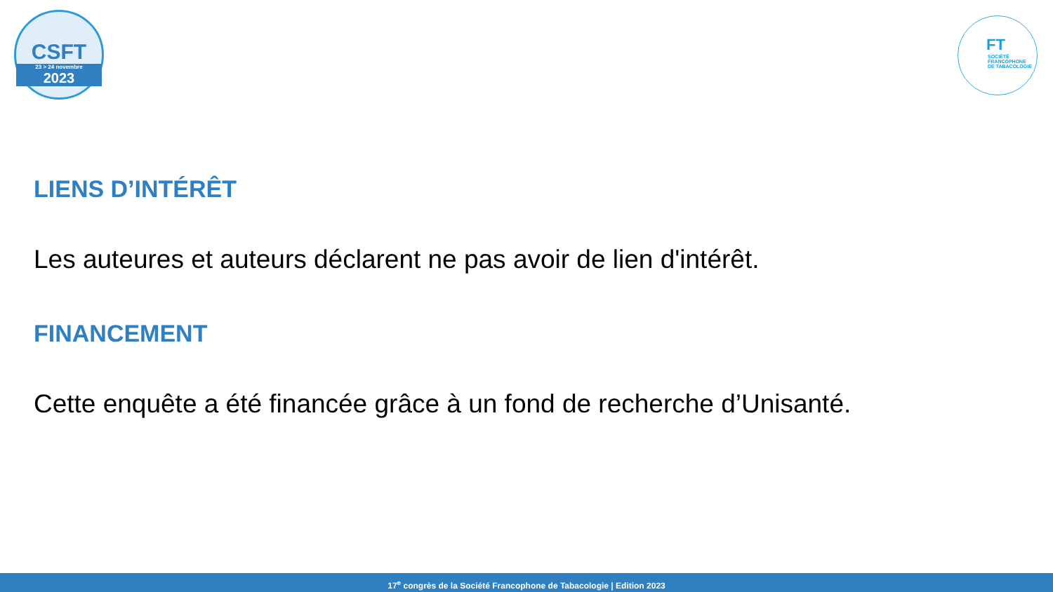CSFT
23 > 24 novembre
2023
FT
SOCIÉTÉ
FRANCOPHONE
DE TABACOLOGIE
LIENS D’INTÉRÊT
Les auteures et auteurs déclarent ne pas avoir de lien d'intérêt.
FINANCEMENT
Cette enquête a été financée grâce à un fond de recherche d’Unisanté.
17<sup>e</sup> congrès de la Société Francophone de Tabacologie | Edition 2023